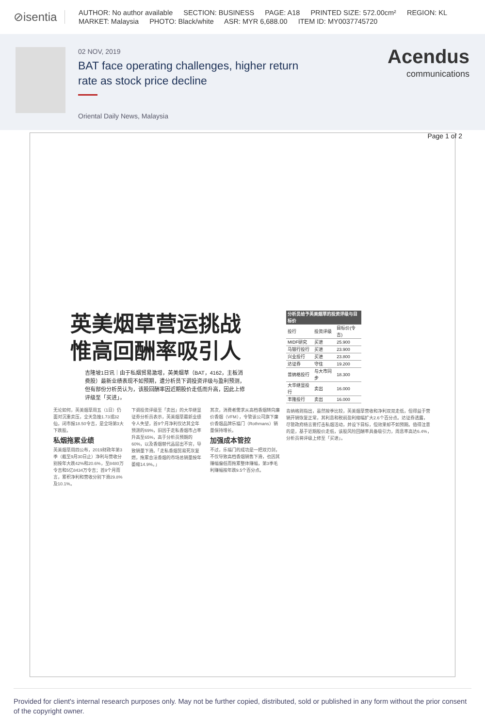⊘isentia
AUTHOR: No author available SECTION: BUSINESS PAGE: A18 PRINTED SIZE: 572.00cm² REGION: KL
MARKET: Malaysia PHOTO: Black/white ASR: MYR 6,688.00 ITEM ID: MY0037745720
02 NOV, 2019
BAT face operating challenges, higher return rate as stock price decline
Oriental Daily News, Malaysia
Acendus
communications
Page 1 of 2
英美烟草营运挑战
惟高回酬率吸引人
吉隆坡1日讯｜由于私烟贸易激增，英美烟草（BAT，4162，主板消费股）最新业绩表现不如预期，遭分析员下调投资评级与盈利预测，但有部份分析员认为，该股回酬率因近期股价走低而升高，因此上修评级至「买进」。
无论如何，英美烟草周五（1日）仍面对沉重卖压，全天急挫1.73或32仙，闭市报18.50令吉，是全场第3大下跌股。
私烟拖累业绩
英美烟草周四公布，2019财政年第3季（截至9月30日止）净利与营收分别按年大跌42%和20.6%，至8480万令吉和5亿8434万令吉；首9个月而言，累积净利和营收分别下滑29.8%及10.1%。
下调投资评级至「卖出」的大华继显证券分析员表示，英美烟草最新业绩令人失望，首9个月净利仅达其全年预测的69%，旧因于走私香烟市占率升高至65%，高于分析员预期的60%，以及香烟替代品层出不穷，导致销量下滑。「走私香烟贸易死灰复燃，拖累合法香烟的市场总销量按年萎缩14.9%。」
其次，消费者需求从高档香烟转向廉价香烟（VFM），令管该公司旗下廉价香烟品牌乐福门（Rothmans）销量保持增长。
加强成本管控
不过，乐福门的成功是一把双刃剑，不仅导致高档香烟销售下滑，也因其赚幅偏低而拖累整体赚幅，第3季毛利赚幅按年跌9.5个百分点。
| 分析员给予英美烟草的投资评级与目标价 | | |
| --- | --- | --- |
| 投行 | 投资评级 | 目标价(令吉) |
| MIDF研究 | 买进 | 25.900 |
| 马银行投行 | 买进 | 23.900 |
| 兴业投行 | 买进 | 23.800 |
| 达证券 | 守住 | 19.200 |
| 普纳格投行 | 与大市同步 | 18.300 |
| 大华继显投行 | 卖出 | 16.000 |
| 丰隆投行 | 卖出 | 16.000 |
肯纳格则指出，虽然按季比较，英美烟草营收和净利双双走低，但得益于营销开销恢复正常，其利息和税前盈利缩幅扩大2.6个百分点。达证券透露，尽管政府杨言要打击私烟活动，并设下目标，但效果却不如预期。值得注意的是，基于近期股价走低，该股风险回酬率具备吸引力，周息率高达6.4%，分析员将评级上修至「买进」。
Provided for client's internal research purposes only. May not be further copied, distributed, sold or published in any form without the prior consent of the copyright owner.